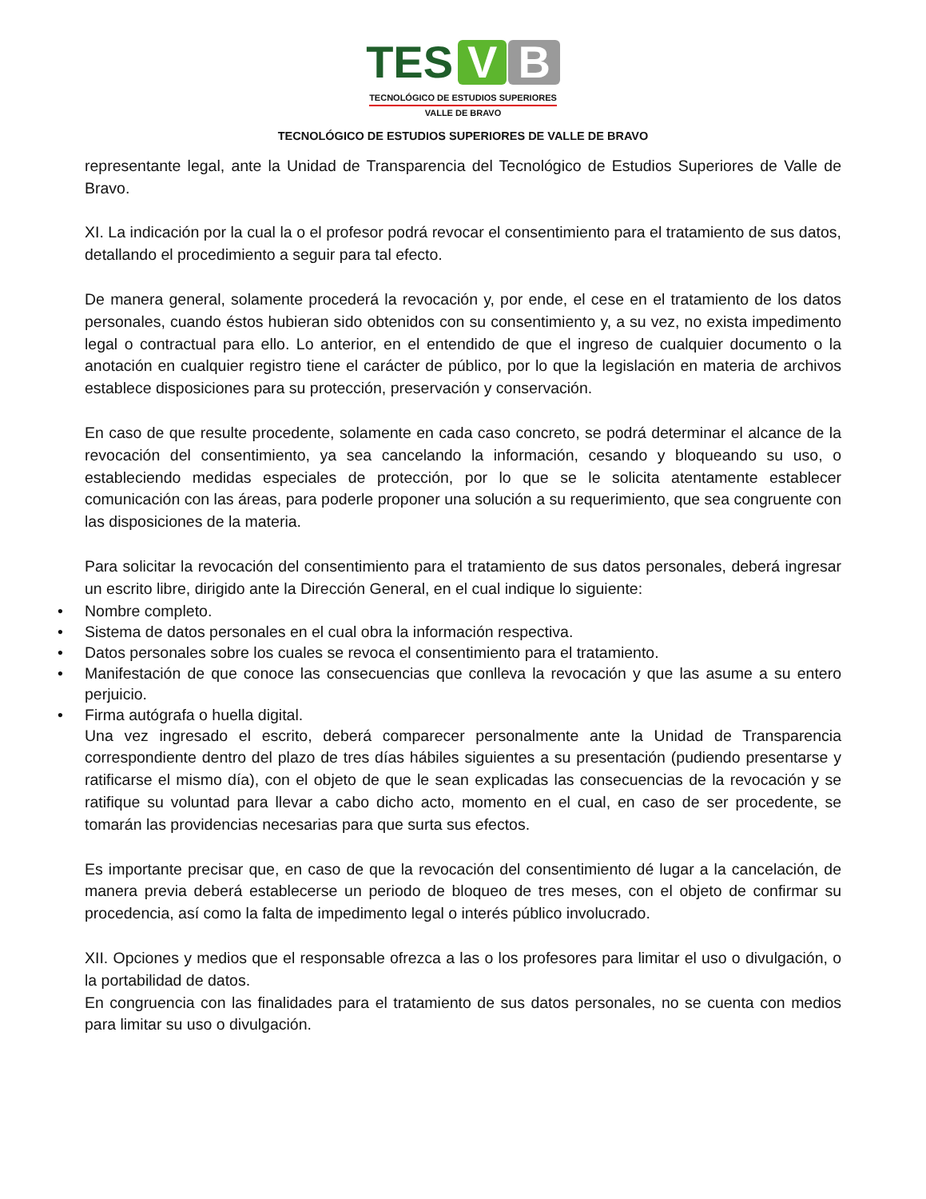TES V B
TECNOLÓGICO DE ESTUDIOS SUPERIORES
VALLE DE BRAVO
TECNOLÓGICO DE ESTUDIOS SUPERIORES DE VALLE DE BRAVO
representante legal, ante la Unidad de Transparencia del Tecnológico de Estudios Superiores de Valle de Bravo.
XI. La indicación por la cual la o el profesor podrá revocar el consentimiento para el tratamiento de sus datos, detallando el procedimiento a seguir para tal efecto.
De manera general, solamente procederá la revocación y, por ende, el cese en el tratamiento de los datos personales, cuando éstos hubieran sido obtenidos con su consentimiento y, a su vez, no exista impedimento legal o contractual para ello. Lo anterior, en el entendido de que el ingreso de cualquier documento o la anotación en cualquier registro tiene el carácter de público, por lo que la legislación en materia de archivos establece disposiciones para su protección, preservación y conservación.
En caso de que resulte procedente, solamente en cada caso concreto, se podrá determinar el alcance de la revocación del consentimiento, ya sea cancelando la información, cesando y bloqueando su uso, o estableciendo medidas especiales de protección, por lo que se le solicita atentamente establecer comunicación con las áreas, para poderle proponer una solución a su requerimiento, que sea congruente con las disposiciones de la materia.
Para solicitar la revocación del consentimiento para el tratamiento de sus datos personales, deberá ingresar un escrito libre, dirigido ante la Dirección General, en el cual indique lo siguiente:
• Nombre completo.
• Sistema de datos personales en el cual obra la información respectiva.
• Datos personales sobre los cuales se revoca el consentimiento para el tratamiento.
• Manifestación de que conoce las consecuencias que conlleva la revocación y que las asume a su entero perjuicio.
• Firma autógrafa o huella digital.
Una vez ingresado el escrito, deberá comparecer personalmente ante la Unidad de Transparencia correspondiente dentro del plazo de tres días hábiles siguientes a su presentación (pudiendo presentarse y ratificarse el mismo día), con el objeto de que le sean explicadas las consecuencias de la revocación y se ratifique su voluntad para llevar a cabo dicho acto, momento en el cual, en caso de ser procedente, se tomarán las providencias necesarias para que surta sus efectos.
Es importante precisar que, en caso de que la revocación del consentimiento dé lugar a la cancelación, de manera previa deberá establecerse un periodo de bloqueo de tres meses, con el objeto de confirmar su procedencia, así como la falta de impedimento legal o interés público involucrado.
XII. Opciones y medios que el responsable ofrezca a las o los profesores para limitar el uso o divulgación, o la portabilidad de datos.
En congruencia con las finalidades para el tratamiento de sus datos personales, no se cuenta con medios para limitar su uso o divulgación.